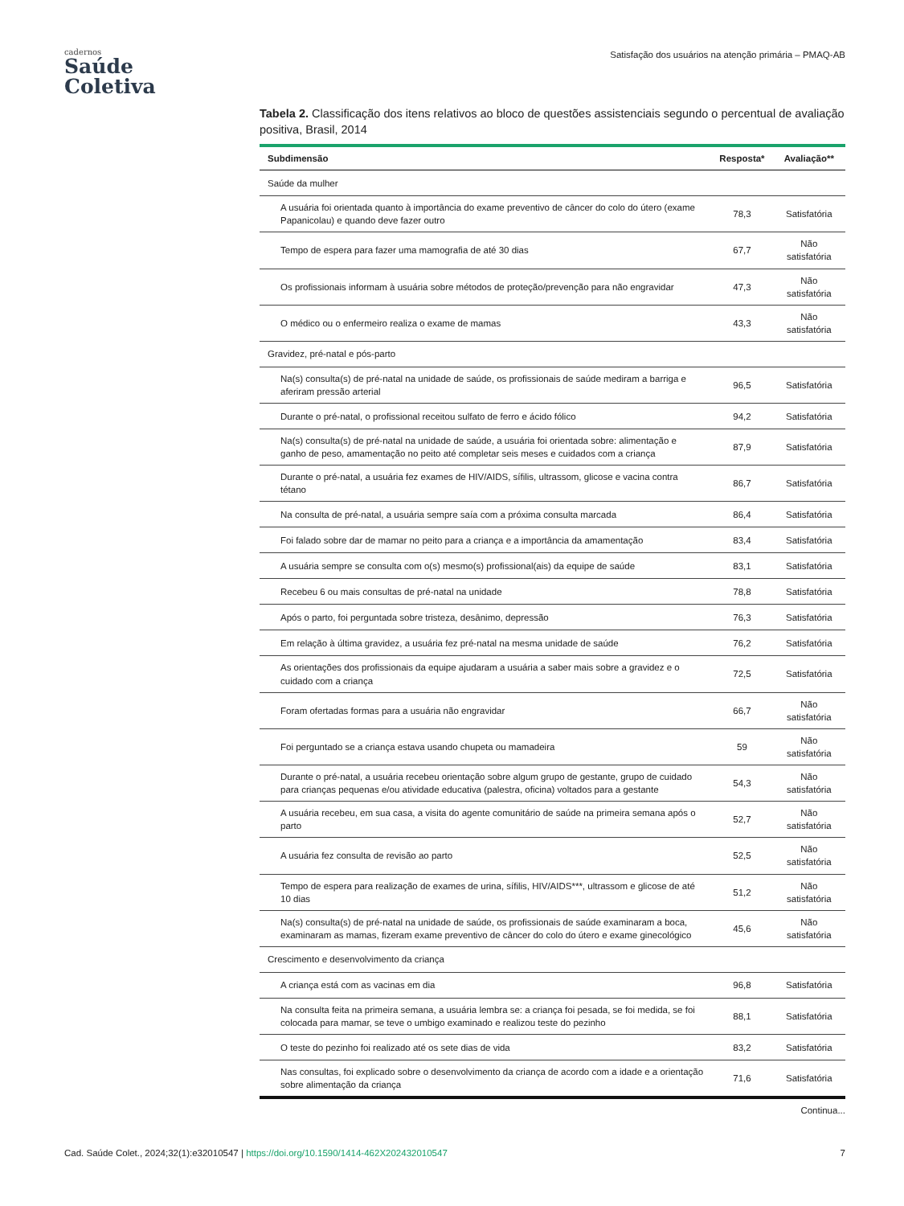cadernos
Saúde
Coletiva
Satisfação dos usuários na atenção primária – PMAQ-AB
Tabela 2. Classificação dos itens relativos ao bloco de questões assistenciais segundo o percentual de avaliação positiva, Brasil, 2014
| Subdimensão | Resposta* | Avaliação** |
| --- | --- | --- |
| Saúde da mulher | | |
| A usuária foi orientada quanto à importância do exame preventivo de câncer do colo do útero (exame Papanicolau) e quando deve fazer outro | 78,3 | Satisfatória |
| Tempo de espera para fazer uma mamografia de até 30 dias | 67,7 | Não satisfatória |
| Os profissionais informam à usuária sobre métodos de proteção/prevenção para não engravidar | 47,3 | Não satisfatória |
| O médico ou o enfermeiro realiza o exame de mamas | 43,3 | Não satisfatória |
| Gravidez, pré-natal e pós-parto | | |
| Na(s) consulta(s) de pré-natal na unidade de saúde, os profissionais de saúde mediram a barriga e aferiram pressão arterial | 96,5 | Satisfatória |
| Durante o pré-natal, o profissional receitou sulfato de ferro e ácido fólico | 94,2 | Satisfatória |
| Na(s) consulta(s) de pré-natal na unidade de saúde, a usuária foi orientada sobre: alimentação e ganho de peso, amamentação no peito até completar seis meses e cuidados com a criança | 87,9 | Satisfatória |
| Durante o pré-natal, a usuária fez exames de HIV/AIDS, sífilis, ultrassom, glicose e vacina contra tétano | 86,7 | Satisfatória |
| Na consulta de pré-natal, a usuária sempre saía com a próxima consulta marcada | 86,4 | Satisfatória |
| Foi falado sobre dar de mamar no peito para a criança e a importância da amamentação | 83,4 | Satisfatória |
| A usuária sempre se consulta com o(s) mesmo(s) profissional(ais) da equipe de saúde | 83,1 | Satisfatória |
| Recebeu 6 ou mais consultas de pré-natal na unidade | 78,8 | Satisfatória |
| Após o parto, foi perguntada sobre tristeza, desânimo, depressão | 76,3 | Satisfatória |
| Em relação à última gravidez, a usuária fez pré-natal na mesma unidade de saúde | 76,2 | Satisfatória |
| As orientações dos profissionais da equipe ajudaram a usuária a saber mais sobre a gravidez e o cuidado com a criança | 72,5 | Satisfatória |
| Foram ofertadas formas para a usuária não engravidar | 66,7 | Não satisfatória |
| Foi perguntado se a criança estava usando chupeta ou mamadeira | 59 | Não satisfatória |
| Durante o pré-natal, a usuária recebeu orientação sobre algum grupo de gestante, grupo de cuidado para crianças pequenas e/ou atividade educativa (palestra, oficina) voltados para a gestante | 54,3 | Não satisfatória |
| A usuária recebeu, em sua casa, a visita do agente comunitário de saúde na primeira semana após o parto | 52,7 | Não satisfatória |
| A usuária fez consulta de revisão ao parto | 52,5 | Não satisfatória |
| Tempo de espera para realização de exames de urina, sífilis, HIV/AIDS***, ultrassom e glicose de até 10 dias | 51,2 | Não satisfatória |
| Na(s) consulta(s) de pré-natal na unidade de saúde, os profissionais de saúde examinaram a boca, examinaram as mamas, fizeram exame preventivo de câncer do colo do útero e exame ginecológico | 45,6 | Não satisfatória |
| Crescimento e desenvolvimento da criança | | |
| A criança está com as vacinas em dia | 96,8 | Satisfatória |
| Na consulta feita na primeira semana, a usuária lembra se: a criança foi pesada, se foi medida, se foi colocada para mamar, se teve o umbigo examinado e realizou teste do pezinho | 88,1 | Satisfatória |
| O teste do pezinho foi realizado até os sete dias de vida | 83,2 | Satisfatória |
| Nas consultas, foi explicado sobre o desenvolvimento da criança de acordo com a idade e a orientação sobre alimentação da criança | 71,6 | Satisfatória |
Continua...
Cad. Saúde Colet., 2024;32(1):e32010547 | https://doi.org/10.1590/1414-462X202432010547 7